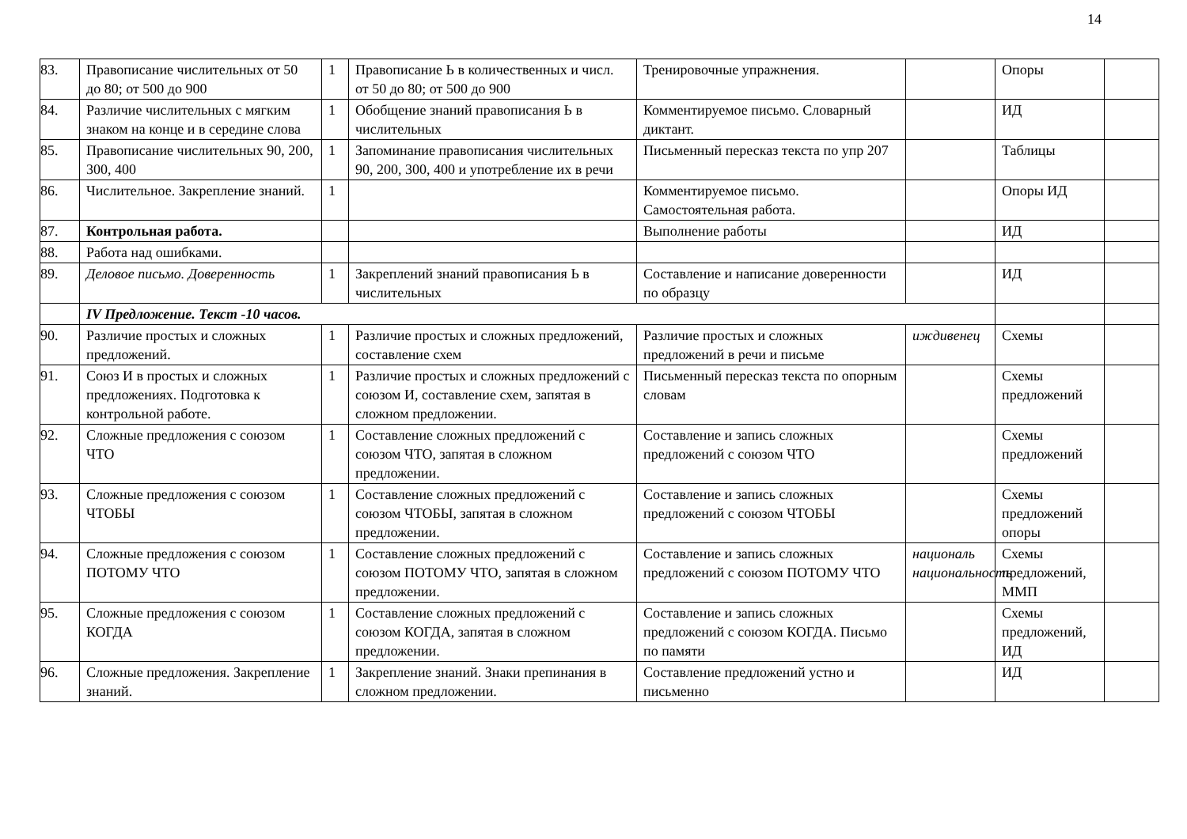14
| 83. | Правописание числительных от 50 до 80; от 500 до 900 | 1 | Правописание Ь в количественных и числ. от 50 до 80; от 500 до 900 | Тренировочные упражнения. | | Опоры | |
| 84. | Различие числительных с мягким знаком на конце и в середине слова | 1 | Обобщение знаний правописания Ь в числительных | Комментируемое письмо. Словарный диктант. | | ИД | |
| 85. | Правописание числительных 90, 200, 300, 400 | 1 | Запоминание правописания числительных 90, 200, 300, 400 и употребление их в речи | Письменный пересказ текста по упр 207 | | Таблицы | |
| 86. | Числительное. Закрепление знаний. | 1 | | Комментируемое письмо. Самостоятельная работа. | | Опоры ИД | |
| 87. | Контрольная работа. | | | Выполнение работы | | ИД | |
| 88. | Работа над ошибками. | | | | | | |
| 89. | Деловое письмо. Доверенность | 1 | Закреплений знаний правописания Ь в числительных | Составление и написание доверенности по образцу | | ИД | |
| | IV Предложение. Текст -10 часов. | | | | | | |
| 90. | Различие простых и сложных предложений. | 1 | Различие простых и сложных предложений, составление схем | Различие простых и сложных предложений в речи и письме | иждивенец | Схемы | |
| 91. | Союз И в простых и сложных предложениях. Подготовка к контрольной работе. | 1 | Различие простых и сложных предложений с союзом И, составление схем, запятая в сложном предложении. | Письменный пересказ текста по опорным словам | | Схемы предложений | |
| 92. | Сложные предложения с союзом ЧТО | 1 | Составление сложных предложений с союзом ЧТО, запятая в сложном предложении. | Составление и запись сложных предложений с союзом ЧТО | | Схемы предложений | |
| 93. | Сложные предложения с союзом ЧТОБЫ | 1 | Составление сложных предложений с союзом ЧТОБЫ, запятая в сложном предложении. | Составление и запись сложных предложений с союзом ЧТОБЫ | | Схемы предложений опоры | |
| 94. | Сложные предложения с союзом ПОТОМУ ЧТО | 1 | Составление сложных предложений с союзом ПОТОМУ ЧТО, запятая в сложном предложении. | Составление и запись сложных предложений с союзом ПОТОМУ ЧТО | националь национальность | Схемы предложений, ММП | |
| 95. | Сложные предложения с союзом КОГДА | 1 | Составление сложных предложений с союзом КОГДА, запятая в сложном предложении. | Составление и запись сложных предложений с союзом КОГДА. Письмо по памяти | | Схемы предложений, ИД | |
| 96. | Сложные предложения. Закрепление знаний. | 1 | Закрепление знаний. Знаки препинания в сложном предложении. | Составление предложений устно и письменно | | ИД | |